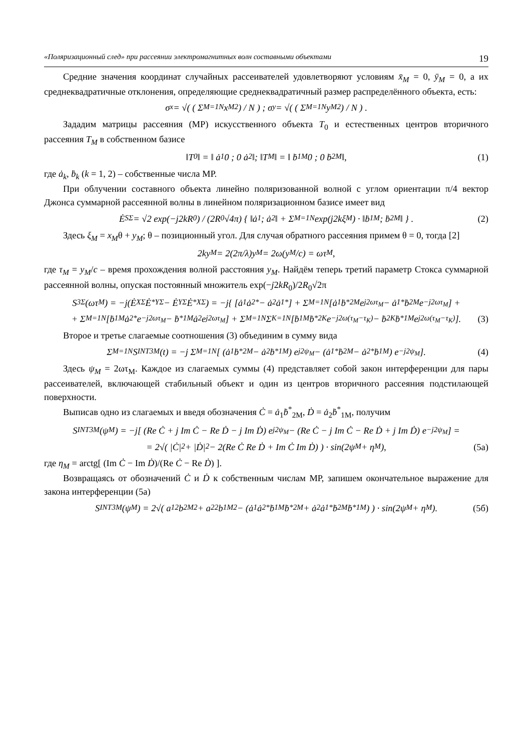«Поляризационный след» при рассеянии электромагнитных волн составными объектами 19
Средние значения координат случайных рассеивателей удовлетворяют условиям x̄<sub>M</sub> = 0, ȳ<sub>M</sub> = 0, а их среднеквадратичные отклонения, определяющие среднеквадратичный размер распределённого объекта, есть:
σ<sub>x</sub> = √( ( Σ<sub>M=1</sub><sup>N</sup> x<sub>M</sub><sup>2</sup> ) / N ) ; σ<sub>y</sub> = √( ( Σ<sub>M=1</sub><sup>N</sup> y<sub>M</sub><sup>2</sup> ) / N ) .
Зададим матрицы рассеяния (МР) искусственного объекта T<sub>0</sub> и естественных центров вторичного рассеяния T<sub>M</sub> в собственном базисе
‖T<sub>0</sub>‖ = ‖ ȧ<sub>1</sub> 0 ; 0 ȧ<sub>2</sub> ‖; ‖T<sub>M</sub>‖ = ‖ ḃ<sub>1M</sub> 0 ; 0 ḃ<sub>2M</sub> ‖, (1)
где ȧ<sub>k</sub>, ḃ<sub>k</sub> (k = 1, 2) – собственные числа МР.
При облучении составного объекта линейно поляризованной волной с углом ориентации π/4 вектор Джонса суммарной рассеянной волны в линейном поляризационном базисе имеет вид
Ė<sub>SΣ</sub> = √2 exp(−j2kR<sub>0</sub>) / (2R<sub>0</sub>√4π) { ‖ȧ<sub>1</sub> ; ȧ<sub>2</sub>‖ + Σ<sub>M=1</sub><sup>N</sup> exp(j2kξ<sub>M</sub>) · ‖ḃ<sub>1M</sub> ; ḃ<sub>2M</sub>‖ } . (2)
Здесь ξ<sub>M</sub> = x<sub>M</sub>θ + y<sub>M</sub>; θ – позиционный угол. Для случая обратного рассеяния примем θ = 0, тогда [2]
2ky<sub>M</sub> = 2(2π/λ)y<sub>M</sub> = 2ω(y<sub>M</sub>/c) = ωτ<sub>M</sub> ,
где τ<sub>M</sub> = y<sub>M</sub>/c – время прохождения волной расстояния y<sub>M</sub>. Найдём теперь третий параметр Стокса суммарной рассеянной волны, опуская постоянный множитель exp(−j2kR<sub>0</sub>)/2R<sub>0</sub>√2π
S<sub>3Σ</sub>(ωτ<sub>M</sub>) = −j(Ė<sub>XΣ</sub>Ė<sup>*</sup><sub>YΣ</sub> − Ė<sub>YΣ</sub>Ė<sup>*</sup><sub>XΣ</sub>) = −j{ [ȧ<sub>1</sub>ȧ<sub>2</sub><sup>*</sup> − ȧ<sub>2</sub>ȧ<sub>1</sub><sup>*</sup>] + Σ<sub>M=1</sub><sup>N</sup> [ȧ<sub>1</sub>ḃ<sup>*</sup><sub>2M</sub> e<sup>j2ωτ<sub>M</sub></sup> − ȧ<sub>1</sub><sup>*</sup>ḃ<sub>2M</sub> e<sup>−j2ωτ<sub>M</sub></sup>] +
+ Σ<sub>M=1</sub><sup>N</sup> [ḃ<sub>1M</sub>ȧ<sub>2</sub><sup>*</sup>e<sup>−j2ωτ<sub>M</sub></sup> − ḃ<sup>*</sup><sub>1M</sub>ȧ<sub>2</sub>e<sup>j2ωτ<sub>M</sub></sup>] + Σ<sub>M=1</sub><sup>N</sup> Σ<sub>K=1</sub><sup>N</sup> [ḃ<sub>1M</sub>ḃ<sup>*</sup><sub>2K</sub>e<sup>−j2ω(τ<sub>M</sub>−τ<sub>K</sub>)</sup> − ḃ<sub>2K</sub>ḃ<sup>*</sup><sub>1M</sub>e<sup>j2ω(τ<sub>M</sub>−τ<sub>K</sub>)</sup>]. (3)
Второе и третье слагаемые соотношения (3) объединим в сумму вида
Σ<sub>M=1</sub><sup>N</sup> S<sup>INT</sup><sub>3M</sub>(t) = −j Σ<sub>M=1</sub><sup>N</sup> [ (ȧ<sub>1</sub>ḃ<sup>*</sup><sub>2M</sub> − ȧ<sub>2</sub>ḃ<sup>*</sup><sub>1M</sub>) e<sup>j2ψ<sub>M</sub></sup> − (ȧ<sub>1</sub><sup>*</sup>ḃ<sub>2M</sub> − ȧ<sub>2</sub><sup>*</sup>ḃ<sub>1M</sub>) e<sup>−j2ψ<sub>M</sub></sup> ]. (4)
Здесь ψ<sub>M</sub> = 2ωτ<sub>M</sub>. Каждое из слагаемых суммы (4) представляет собой закон интерференции для пары рассеивателей, включающей стабильный объект и один из центров вторичного рассеяния подстилающей поверхности.
Выписав одно из слагаемых и введя обозначения Ċ = ȧ<sub>1</sub>ḃ<sup>*</sup><sub>2M</sub>, Ḋ = ȧ<sub>2</sub>ḃ<sup>*</sup><sub>1M</sub>, получим
S<sup>INT</sup><sub>3M</sub>(ψ<sub>M</sub>) = −j[ (Re Ċ + j Im Ċ − Re Ḋ − j Im Ḋ) e<sup>j2ψ<sub>M</sub></sup> − (Re Ċ − j Im Ċ − Re Ḋ + j Im Ḋ) e<sup>−j2ψ<sub>M</sub></sup> ] =
= 2√( |Ċ|<sup>2</sup> + |Ḋ|<sup>2</sup> − 2(Re Ċ Re Ḋ + Im Ċ Im Ḋ) ) · sin(2ψ<sub>M</sub> + η<sub>M</sub>), (5а)
где η<sub>M</sub> = arctg[ (Im Ċ − Im Ḋ)/(Re Ċ − Re Ḋ) ].
Возвращаясь от обозначений Ċ и Ḋ к собственным числам МР, запишем окончательное выражение для закона интерференции (5а)
S<sup>INT</sup><sub>3M</sub>(ψ<sub>M</sub>) = 2√( a<sub>1</sub><sup>2</sup>b<sub>2M</sub><sup>2</sup> + a<sub>2</sub><sup>2</sup>b<sub>1M</sub><sup>2</sup> − (ȧ<sub>1</sub>ȧ<sub>2</sub><sup>*</sup>ḃ<sub>1M</sub>ḃ<sup>*</sup><sub>2M</sub> + ȧ<sub>2</sub>ȧ<sub>1</sub><sup>*</sup>ḃ<sub>2M</sub>ḃ<sup>*</sup><sub>1M</sub>) ) · sin(2ψ<sub>M</sub> + η<sub>M</sub>). (5б)